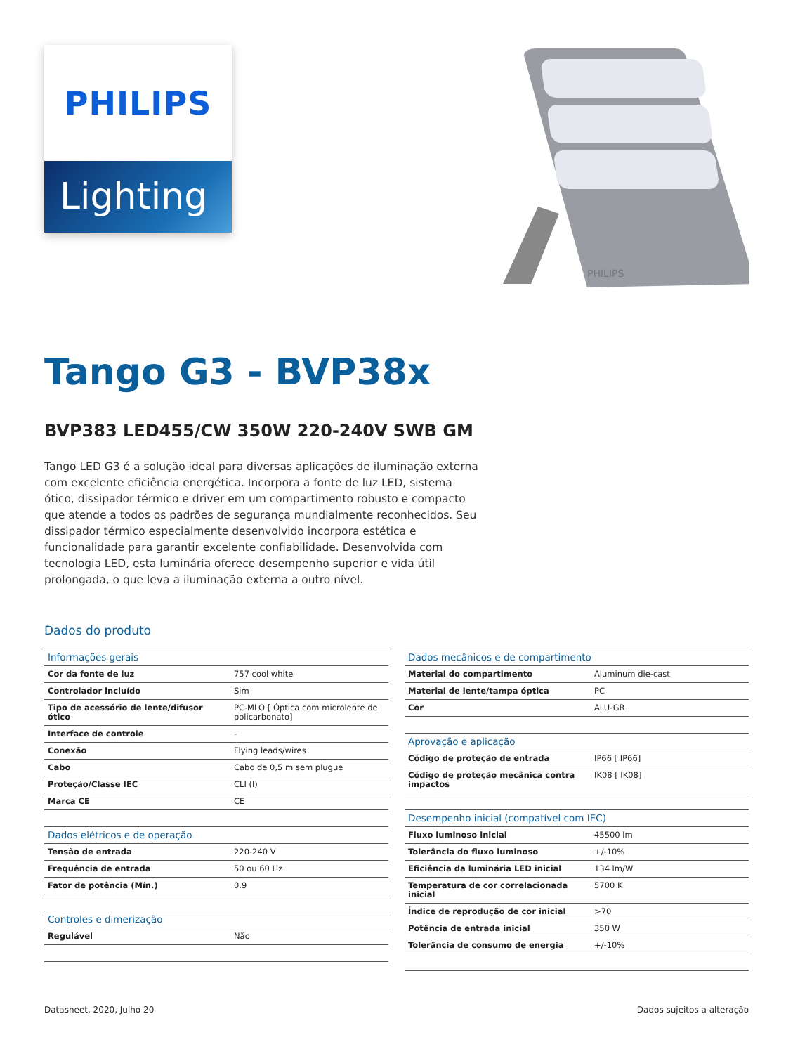PHILIPS
Lighting
PHILIPS
Tango G3 - BVP38x
BVP383 LED455/CW 350W 220-240V SWB GM
Tango LED G3 é a solução ideal para diversas aplicações de iluminação externa com excelente eficiência energética. Incorpora a fonte de luz LED, sistema ótico, dissipador térmico e driver em um compartimento robusto e compacto que atende a todos os padrões de segurança mundialmente reconhecidos. Seu dissipador térmico especialmente desenvolvido incorpora estética e funcionalidade para garantir excelente confiabilidade. Desenvolvida com tecnologia LED, esta luminária oferece desempenho superior e vida útil prolongada, o que leva a iluminação externa a outro nível.
Dados do produto
| Informações gerais | |
| --- | --- |
| Cor da fonte de luz | 757 cool white |
| Controlador incluído | Sim |
| Tipo de acessório de lente/difusor ótico | PC-MLO [ Óptica com microlente de policarbonato] |
| Interface de controle | - |
| Conexão | Flying leads/wires |
| Cabo | Cabo de 0,5 m sem plugue |
| Proteção/Classe IEC | CLI (I) |
| Marca CE | CE |
| Dados elétricos e de operação | |
| Tensão de entrada | 220-240 V |
| Frequência de entrada | 50 ou 60 Hz |
| Fator de potência (Mín.) | 0.9 |
| Controles e dimerização | |
| Regulável | Não |
| Dados mecânicos e de compartimento | |
| --- | --- |
| Material do compartimento | Aluminum die-cast |
| Material de lente/tampa óptica | PC |
| Cor | ALU-GR |
| Aprovação e aplicação | |
| Código de proteção de entrada | IP66 [ IP66] |
| Código de proteção mecânica contra impactos | IK08 [ IK08] |
| Desempenho inicial (compatível com IEC) | |
| Fluxo luminoso inicial | 45500 lm |
| Tolerância do fluxo luminoso | +/-10% |
| Eficiência da luminária LED inicial | 134 lm/W |
| Temperatura de cor correlacionada inicial | 5700 K |
| Índice de reprodução de cor inicial | >70 |
| Potência de entrada inicial | 350 W |
| Tolerância de consumo de energia | +/-10% |
Datasheet, 2020, Julho 20 Dados sujeitos a alteração